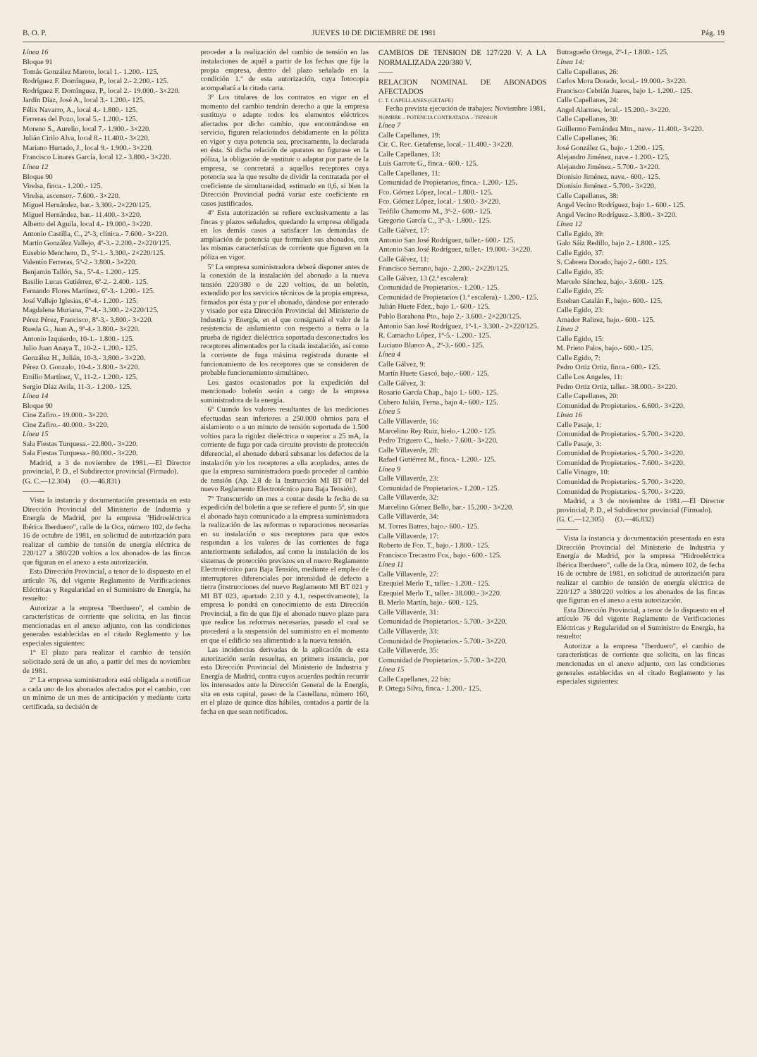B. O. P. JUEVES 10 DE DICIEMBRE DE 1981 Pág. 19
Línea 16
Bloque 91
Tomás González Maroto, local 1.- 1.200.- 125.
Rodríguez F. Domínguez, P., local 2.- 2.200.- 125.
Rodríguez F. Domínguez, P., local 2.- 19.000.- 3×220.
Jardín Díaz, José A., local 3.- 1.200.- 125.
Félix Navarro, A., local 4.- 1.800.- 125.
Ferreras del Pozo, local 5.- 1.200.- 125.
Moreno S., Aurelio, local 7.- 1.900.- 3×220.
Julián Cirilo Alva, local 8.- 11.400.- 3×220.
Mariano Hurtado, J., local 9.- 1.900.- 3×220.
Francisco Linares García, local 12.- 3.800.- 3×220.
Línea 12
Bloque 90
Virelsa, finca.- 1.200.- 125.
Virelsa, ascensor.- 7.600.- 3×220.
Miguel Hernández, bar.- 3.300.- 2×220/125.
Miguel Hernández, bar.- 11.400.- 3×220.
Alberto del Aguila, local 4.- 19.000.- 3×220.
Antonio Castilla, C., 2º-3, clínica.- 7.600.- 3×220.
Martín González Vallejo, 4º-3.- 2.200.- 2×220/125.
Eusebio Menchero, D., 5º-1.- 3.300.- 2×220/125.
Valentín Ferreras, 5º-2.- 3.800.- 3×220.
Benjamín Tallón, Sa., 5º-4.- 1.200.- 125.
Basilio Lucas Gutiérrez, 6º-2.- 2.400.- 125.
Fernando Flores Martínez, 6º-3.- 1.200.- 125.
José Vallejo Iglesias, 6º-4.- 1.200.- 125.
Magdalena Muriana, 7º-4.- 3.300.- 2×220/125.
Pérez Pérez, Francisco, 8º-3.- 3.800.- 3×220.
Rueda G., Juan A., 9º-4.- 3.800.- 3×220.
Antonio Izquierdo, 10-1.- 1.800.- 125.
Julio Juan Anaya T., 10-2.- 1.200.- 125.
González H., Julián, 10-3.- 3.800.- 3×220.
Pérez O. Gonzalo, 10-4.- 3.800.- 3×220.
Emilio Martínez, V., 11-2.- 1.200.- 125.
Sergio Díaz Avila, 11-3.- 1.200.- 125.
Línea 14
Bloque 90
Cine Zafiro.- 19.000.- 3×220.
Cine Zafiro.- 40.000.- 3×220.
Línea 15
Sala Fiestas Turquesa.- 22.800.- 3×220.
Sala Fiestas Turquesa.- 80.000.- 3×220.
Madrid, a 3 de noviembre de 1981.—El Director provincial, P. D., el Subdirector provincial (Firmado).
(G. C.—12.304) (O.—46.831)
———
Vista la instancia y documentación presentada en esta Dirección Provincial del Ministerio de Industria y Energía de Madrid, por la empresa "Hidroeléctrica Ibérica Iberduero", calle de la Oca, número 102, de fecha 16 de octubre de 1981, en solicitud de autorización para realizar el cambio de tensión de energía eléctrica de 220/127 a 380/220 voltios a los abonados de las fincas que figuran en el anexo a esta autorización.
Esta Dirección Provincial, a tenor de lo dispuesto en el artículo 76, del vigente Reglamento de Verificaciones Eléctricas y Regularidad en el Suministro de Energía, ha resuelto:
Autorizar a la empresa "Iberduero", el cambio de características de corriente que solicita, en las fincas mencionadas en el anexo adjunto, con las condiciones generales establecidas en el citado Reglamento y las especiales siguientes:
1º El plazo para realizar el cambio de tensión solicitado será de un año, a partir del mes de noviembre de 1981.
2º La empresa suministradora está obligada a notificar a cada uno de los abonados afectados por el cambio, con un mínimo de un mes de anticipación y mediante carta certificada, su decisión de
proceder a la realización del cambio de tensión en las instalaciones de aquél a partir de las fechas que fije la propia empresa, dentro del plazo señalado en la condición 1.ª de esta autorización, cuya fotocopia acompañará a la citada carta.
3º Los titulares de los contratos en vigor en el momento del cambio tendrán derecho a que la empresa sustituya o adapte todos los elementos eléctricos afectados por dicho cambio, que encontrándose en servicio, figuren relacionados debidamente en la póliza en vigor y cuya potencia sea, precisamente, la declarada en ésta. Si dicha relación de aparatos no figurase en la póliza, la obligación de sustituir o adaptar por parte de la empresa, se concretará a aquellos receptores cuya potencia sea la que resulte de dividir la contratada por el coeficiente de simultaneidad, estimado en 0,6, si bien la Dirección Provincial podrá variar este coeficiente en casos justificados.
4º Esta autorización se refiere exclusivamente a las fincas y plazos señalados, quedando la empresa obligada en los demás casos a satisfacer las demandas de ampliación de potencia que formulen sus abonados, con las mismas características de corriente que figuren en la póliza en vigor.
5º La empresa suministradora deberá disponer antes de la conexión de la instalación del abonado a la nueva tensión 220/380 o de 220 voltios, de un boletín, extendido por los servicios técnicos de la propia empresa, firmados por ésta y por el abonado, dándose por enterado y visado por esta Dirección Provincial del Ministerio de Industria y Energía, en el que consignará el valor de la resistencia de aislamiento con respecto a tierra o la prueba de rigidez dieléctrica soportada desconectados los receptores alimentados por la citada instalación, así como la corriente de fuga máxima registrada durante el funcionamiento de los receptores que se consideren de probable funcionamiento simultáneo.
Los gastos ocasionados por la expedición del mencionado boletín serán a cargo de la empresa suministradora de la energía.
6º Cuando los valores resultantes de las mediciones efectuadas sean inferiores a 250.000 ohmios para el aislamiento o a un minuto de tensión soportada de 1.500 voltios para la rigidez dieléctrica o superior a 25 mA, la corriente de fuga por cada circuito provisto de protección diferencial, el abonado deberá subsanar los defectos de la instalación y/o los receptores a ella acoplados, antes de que la empresa suministradora pueda proceder al cambio de tensión (Ap. 2.8 de la Instrucción MI BT 017 del nuevo Reglamento Electrotécnico para Baja Tensión).
7º Transcurrido un mes a contar desde la fecha de su expedición del boletín a que se refiere el punto 5º, sin que el abonado haya comunicado a la empresa suministradora la realización de las reformas o reparaciones necesarias en su instalación o sus receptores para que estos respondan a los valores de las corrientes de fuga anteriormente señalados, así como la instalación de los sistemas de protección previstos en el nuevo Reglamento Electrotécnico para Baja Tensión, mediante el empleo de interruptores diferenciales por intensidad de defecto a tierra (instrucciones del nuevo Reglamento MI BT 021 y MI BT 023, apartado 2.10 y 4.1, respectivamente), la empresa lo pondrá en conocimiento de esta Dirección Provincial, a fin de que fije el abonado nuevo plazo para que realice las reformas necesarias, pasado el cual se procederá a la suspensión del suministro en el momento en que el edificio sea alimentado a la nueva tensión.
Las incidencias derivadas de la aplicación de esta autorización serán resueltas, en primera instancia, por esta Dirección Provincial del Ministerio de Industria y Energía de Madrid, contra cuyos acuerdos podrán recurrir los interesados ante la Dirección General de la Energía, sita en esta capital, paseo de la Castellana, número 160, en el plazo de quince días hábiles, contados a partir de la fecha en que sean notificados.
CAMBIOS DE TENSION DE 127/220 V. A LA NORMALIZADA 220/380 V.
——
RELACION NOMINAL DE ABONADOS AFECTADOS
C. T. CAPELLANES (GETAFE)
Fecha prevista ejecución de trabajos: Noviembre 1981.
NOMBRE .- POTENCIA CONTRATADA .- TENSION
Línea 7
Calle Capellanes, 19:
Cir. C. Rec. Getafense, local.- 11.400.- 3×220.
Calle Capellanes, 13:
Luis Garrote G., finca.- 600.- 125.
Calle Capellanes, 11:
Comunidad de Propietarios, finca.- 1.200.- 125.
Fco. Gómez López, local.- 1.800.- 125.
Fco. Gómez López, local.- 1.900.- 3×220.
Teófilo Chamorro M., 3º-2.- 600.- 125.
Gregorio García C., 3º-3.- 1.800.- 125.
Calle Gálvez, 17:
Antonio San José Rodríguez, taller.- 600.- 125.
Antonio San José Rodríguez, taller.- 19.000.- 3×220.
Calle Gálvez, 11:
Francisco Serrano, bajo.- 2.200.- 2×220/125.
Calle Gálvez, 13 (2.ª escalera):
Comunidad de Propietarios.- 1.200.- 125.
Comunidad de Propietarios (1.ª escalera).- 1.200.- 125.
Julián Huete Fdez., bajo 1.- 600.- 125.
Pablo Barahona Pto., bajo 2.- 3.600.- 2×220/125.
Antonio San José Rodríguez, 1º-1.- 3.300.- 2×220/125.
R. Camacho López, 1º-5.- 1.200.- 125.
Luciano Blanco A., 2º-3.- 600.- 125.
Línea 4
Calle Gálvez, 9:
Martín Huete Gascó, bajo.- 600.- 125.
Calle Gálvez, 3:
Rosario García Chap., bajo 1.- 600.- 125.
Cubero Julián, Ferna., bajo 4.- 600.- 125.
Línea 5
Calle Villaverde, 16:
Marcelino Rey Ruiz, hielo.- 1.200.- 125.
Pedro Triguero C., hielo.- 7.600.- 3×220.
Calle Villaverde, 28:
Rafael Gutiérrez M., finca.- 1.200.- 125.
Línea 9
Calle Villaverde, 23:
Comunidad de Propietarios.- 1.200.- 125.
Calle Villaverde, 32:
Marcelino Gómez Bello, bar.- 15.200.- 3×220.
Calle Villaverde, 34:
M. Torres Batres, bajo.- 600.- 125.
Calle Villaverde, 17:
Roberto de Fco. T., bajo.- 1.800.- 125.
Francisco Trecastro Fca., bajo.- 600.- 125.
Línea 11
Calle Villaverde, 27:
Ezequiel Merlo T., taller.- 1.200.- 125.
Ezequiel Merlo T., taller.- 38.000.- 3×220.
B. Merlo Martín, bajo.- 600.- 125.
Calle Villaverde, 31:
Comunidad de Propietarios.- 5.700.- 3×220.
Calle Villaverde, 33:
Comunidad de Propietarios.- 5.700.- 3×220.
Calle Villaverde, 35:
Comunidad de Propietarios.- 5.700.- 3×220.
Línea 15
Calle Capellanes, 22 bis:
P. Ortega Silva, finca.- 1.200.- 125.
Butragueño Ortega, 2º-1.- 1.800.- 125.
Línea 14:
Calle Capellanes, 26:
Carlos Mora Dorado, local.- 19.000.- 3×220.
Francisco Cebrián Juares, bajo 1.- 1.200.- 125.
Calle Capellanes, 24:
Angel Alarmes, local.- 15.200.- 3×220.
Calle Capellanes, 30:
Guillermo Fernández Mtn., nave.- 11.400.- 3×220.
Calle Capellanes, 36:
José González G., bajo.- 1.200.- 125.
Alejandro Jiménez, nave.- 1.200.- 125.
Alejandro Jiménez.- 5.700.- 3×220.
Dionisio Jiménez, nave.- 600.- 125.
Dionisio Jiménez.- 5.700.- 3×220.
Calle Capellanes, 38:
Angel Vecino Rodríguez, bajo 1.- 600.- 125.
Angel Vecino Rodríguez.- 3.800.- 3×220.
Línea 12
Calle Egido, 39:
Galo Sáiz Redillo, bajo 2.- 1.800.- 125.
Calle Egido, 37:
S. Cabrera Dorado, bajo 2.- 600.- 125.
Calle Egido, 35:
Marcelo Sánchez, bajo.- 3.600.- 125.
Calle Egido, 25:
Esteban Catalán F., bajo.- 600.- 125.
Calle Egido, 23:
Amador Ralirez, bajo.- 600.- 125.
Línea 2
Calle Egido, 15:
M. Prieto Palos, bajo.- 600.- 125.
Calle Egido, 7:
Pedro Ortiz Ortiz, finca.- 600.- 125.
Calle Los Angeles, 11:
Pedro Ortiz Ortiz, taller.- 38.000.- 3×220.
Calle Capellanes, 20:
Comunidad de Propietarios.- 6.600.- 3×220.
Línea 16
Calle Pasaje, 1:
Comunidad de Propietarios.- 5.700.- 3×220.
Calle Pasaje, 3:
Comunidad de Propietarios.- 5.700.- 3×220.
Comunidad de Propietarios.- 7.600.- 3×220.
Calle Vinagre, 10:
Comunidad de Propietarios.- 5.700.- 3×220.
Comunidad de Propietarios.- 5.700.- 3×220.
Madrid, a 3 de noviembre de 1981.—El Director provincial, P. D., el Subdirector provincial (Firmado).
(G. C.—12.305) (O.—46.832)
———
Vista la instancia y documentación presentada en esta Dirección Provincial del Ministerio de Industria y Energía de Madrid, por la empresa "Hidroeléctrica Ibérica Iberduero", calle de la Oca, número 102, de fecha 16 de octubre de 1981, en solicitud de autorización para realizar el cambio de tensión de energía eléctrica de 220/127 a 380/220 voltios a los abonados de las fincas que figuran en el anexo a esta autorización.
Esta Dirección Provincial, a tenor de lo dispuesto en el artículo 76 del vigente Reglamento de Verificaciones Eléctricas y Regularidad en el Suministro de Energía, ha resuelto:
Autorizar a la empresa "Iberduero", el cambio de características de corriente que solicita, en las fincas mencionadas en el anexo adjunto, con las condiciones generales establecidas en el citado Reglamento y las especiales siguientes: